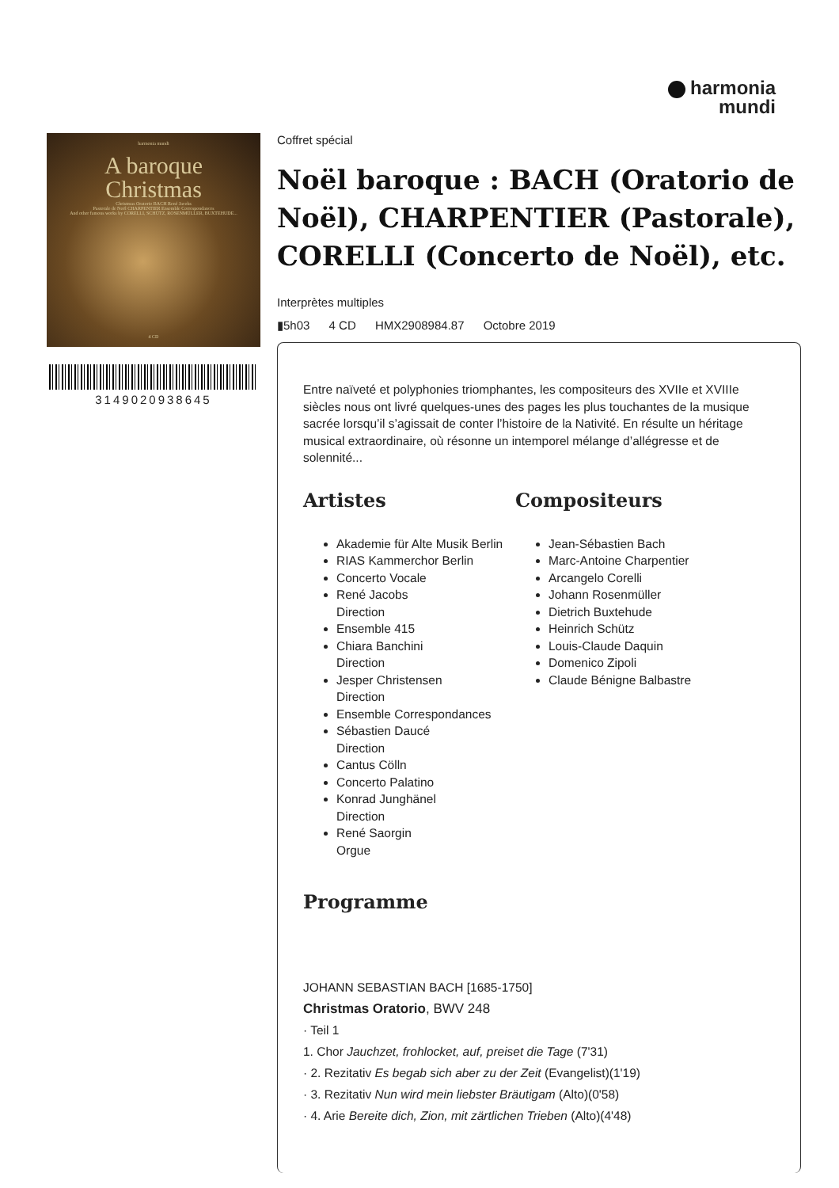harmonia
mundi
harmonia mundi
A baroque
Christmas
Christmas Oratorio BACH René Jacobs
Pastorale de Noël CHARPENTIER Ensemble Correspondances
And other famous works by CORELLI, SCHÜTZ, ROSENMÜLLER, BUXTEHUDE...
4 CD
3149020938645
Coffret spécial
Noël baroque : BACH (Oratorio de Noël), CHARPENTIER (Pastorale), CORELLI (Concerto de Noël), etc.
Interprètes multiples
▮5h03 4 CD HMX2908984.87 Octobre 2019
Entre naïveté et polyphonies triomphantes, les compositeurs des XVIIe et XVIIIe siècles nous ont livré quelques-unes des pages les plus touchantes de la musique sacrée lorsqu’il s’agissait de conter l’histoire de la Nativité. En résulte un héritage musical extraordinaire, où résonne un intemporel mélange d’allégresse et de solennité...
Artistes
Akademie für Alte Musik Berlin
RIAS Kammerchor Berlin
Concerto Vocale
René Jacobs
Direction
Ensemble 415
Chiara Banchini
Direction
Jesper Christensen
Direction
Ensemble Correspondances
Sébastien Daucé
Direction
Cantus Cölln
Concerto Palatino
Konrad Junghänel
Direction
René Saorgin
Orgue
Compositeurs
Jean-Sébastien Bach
Marc-Antoine Charpentier
Arcangelo Corelli
Johann Rosenmüller
Dietrich Buxtehude
Heinrich Schütz
Louis-Claude Daquin
Domenico Zipoli
Claude Bénigne Balbastre
Programme
JOHANN SEBASTIAN BACH [1685-1750]
Christmas Oratorio, BWV 248
· Teil 1
1. Chor Jauchzet, frohlocket, auf, preiset die Tage (7'31)
· 2. Rezitativ Es begab sich aber zu der Zeit (Evangelist)(1'19)
· 3. Rezitativ Nun wird mein liebster Bräutigam (Alto)(0'58)
· 4. Arie Bereite dich, Zion, mit zärtlichen Trieben (Alto)(4'48)